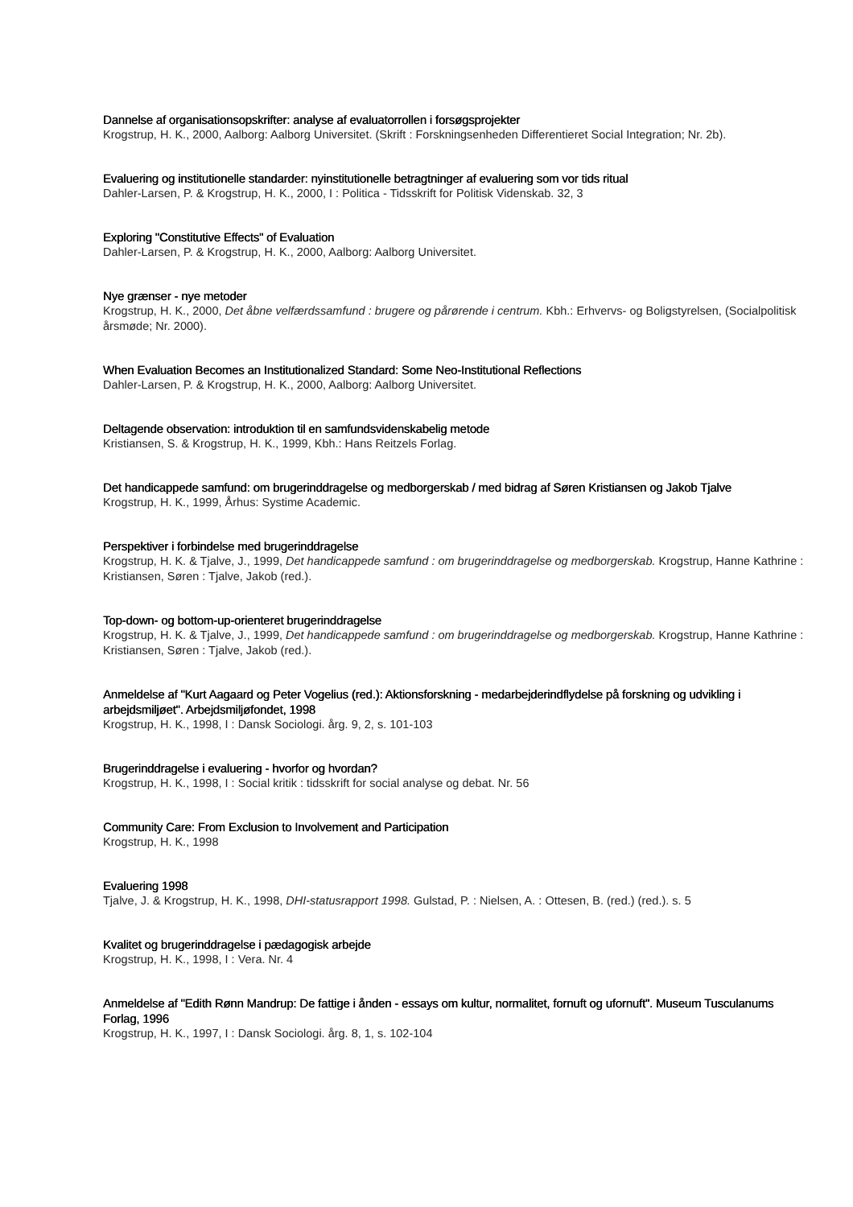Dannelse af organisationsopskrifter: analyse af evaluatorrollen i forsøgsprojekter
Krogstrup, H. K., 2000, Aalborg: Aalborg Universitet. (Skrift : Forskningsenheden Differentieret Social Integration; Nr. 2b).
Evaluering og institutionelle standarder: nyinstitutionelle betragtninger af evaluering som vor tids ritual
Dahler-Larsen, P. & Krogstrup, H. K., 2000, I : Politica - Tidsskrift for Politisk Videnskab. 32, 3
Exploring "Constitutive Effects" of Evaluation
Dahler-Larsen, P. & Krogstrup, H. K., 2000, Aalborg: Aalborg Universitet.
Nye grænser - nye metoder
Krogstrup, H. K., 2000, Det åbne velfærdssamfund : brugere og pårørende i centrum. Kbh.: Erhvervs- og Boligstyrelsen, (Socialpolitisk årsmøde; Nr. 2000).
When Evaluation Becomes an Institutionalized Standard: Some Neo-Institutional Reflections
Dahler-Larsen, P. & Krogstrup, H. K., 2000, Aalborg: Aalborg Universitet.
Deltagende observation: introduktion til en samfundsvidenskabelig metode
Kristiansen, S. & Krogstrup, H. K., 1999, Kbh.: Hans Reitzels Forlag.
Det handicappede samfund: om brugerinddragelse og medborgerskab / med bidrag af Søren Kristiansen og Jakob Tjalve
Krogstrup, H. K., 1999, Århus: Systime Academic.
Perspektiver i forbindelse med brugerinddragelse
Krogstrup, H. K. & Tjalve, J., 1999, Det handicappede samfund : om brugerinddragelse og medborgerskab. Krogstrup, Hanne Kathrine : Kristiansen, Søren : Tjalve, Jakob (red.).
Top-down- og bottom-up-orienteret brugerinddragelse
Krogstrup, H. K. & Tjalve, J., 1999, Det handicappede samfund : om brugerinddragelse og medborgerskab. Krogstrup, Hanne Kathrine : Kristiansen, Søren : Tjalve, Jakob (red.).
Anmeldelse af "Kurt Aagaard og Peter Vogelius (red.): Aktionsforskning - medarbejderindflydelse på forskning og udvikling i arbejdsmiljøet". Arbejdsmiljøfondet, 1998
Krogstrup, H. K., 1998, I : Dansk Sociologi. årg. 9, 2, s. 101-103
Brugerinddragelse i evaluering - hvorfor og hvordan?
Krogstrup, H. K., 1998, I : Social kritik : tidsskrift for social analyse og debat. Nr. 56
Community Care: From Exclusion to Involvement and Participation
Krogstrup, H. K., 1998
Evaluering 1998
Tjalve, J. & Krogstrup, H. K., 1998, DHI-statusrapport 1998. Gulstad, P. : Nielsen, A. : Ottesen, B. (red.) (red.). s. 5
Kvalitet og brugerinddragelse i pædagogisk arbejde
Krogstrup, H. K., 1998, I : Vera. Nr. 4
Anmeldelse af "Edith Rønn Mandrup: De fattige i ånden - essays om kultur, normalitet, fornuft og ufornuft". Museum Tusculanums Forlag, 1996
Krogstrup, H. K., 1997, I : Dansk Sociologi. årg. 8, 1, s. 102-104